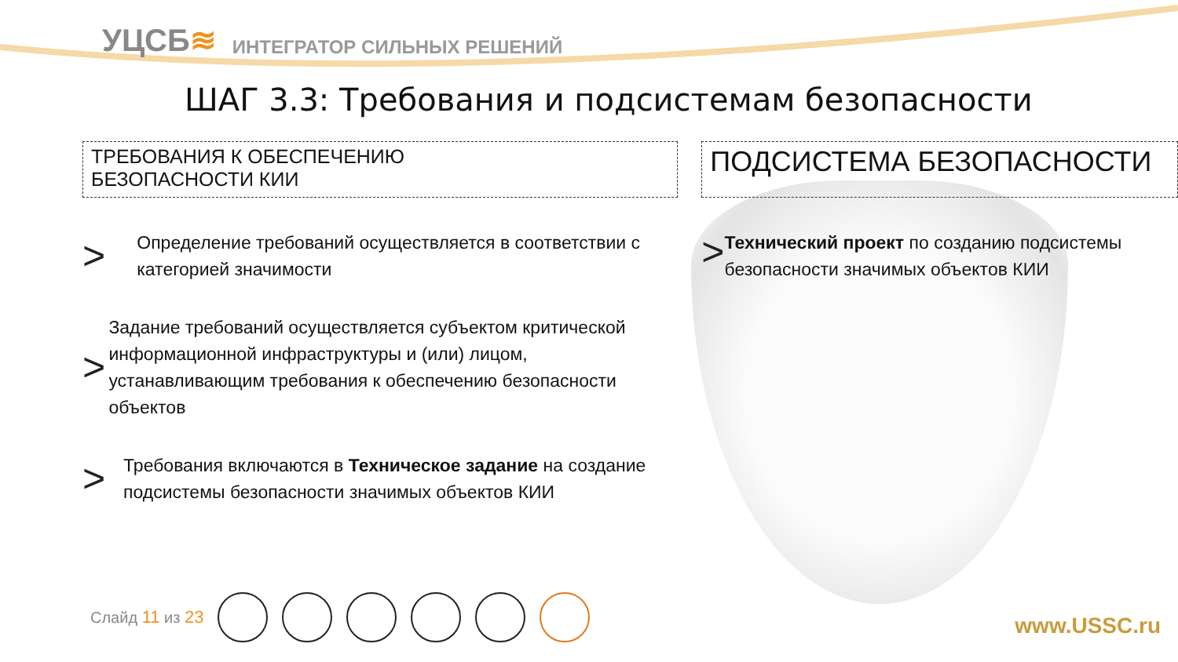УЦСБ≋
ИНТЕГРАТОР СИЛЬНЫХ РЕШЕНИЙ
ШАГ 3.3: Требования и подсистемам безопасности
ТРЕБОВАНИЯ К ОБЕСПЕЧЕНИЮ
БЕЗОПАСНОСТИ КИИ
>
Определение требований осуществляется в соответствии с категорией значимости
>
Задание требований осуществляется субъектом критической информационной инфраструктуры и (или) лицом, устанавливающим требования к обеспечению безопасности объектов
>
Требования включаются в Техническое задание на создание подсистемы безопасности значимых объектов КИИ
ПОДСИСТЕМА БЕЗОПАСНОСТИ
>
Технический проект по созданию подсистемы безопасности значимых объектов КИИ
Слайд 11 из 23 www.USSC.ru